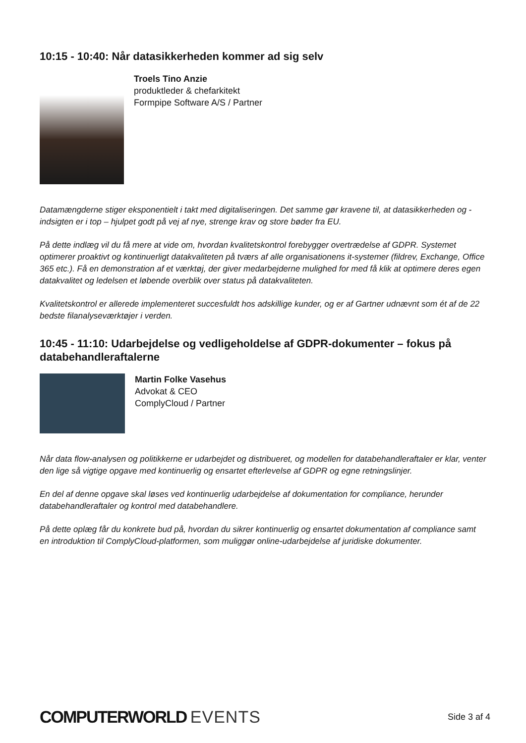10:15 - 10:40: Når datasikkerheden kommer ad sig selv
Troels Tino Anzie
produktleder & chefarkitekt
Formpipe Software A/S / Partner
Datamængderne stiger eksponentielt i takt med digitaliseringen. Det samme gør kravene til, at datasikkerheden og -indsigten er i top – hjulpet godt på vej af nye, strenge krav og store bøder fra EU.
På dette indlæg vil du få mere at vide om, hvordan kvalitetskontrol forebygger overtrædelse af GDPR. Systemet optimerer proaktivt og kontinuerligt datakvaliteten på tværs af alle organisationens it-systemer (fildrev, Exchange, Office 365 etc.). Få en demonstration af et værktøj, der giver medarbejderne mulighed for med få klik at optimere deres egen datakvalitet og ledelsen et løbende overblik over status på datakvaliteten.
Kvalitetskontrol er allerede implementeret succesfuldt hos adskillige kunder, og er af Gartner udnævnt som ét af de 22 bedste filanalyseværktøjer i verden.
10:45 - 11:10: Udarbejdelse og vedligeholdelse af GDPR-dokumenter – fokus på databehandleraftalerne
Martin Folke Vasehus
Advokat & CEO
ComplyCloud / Partner
Når data flow-analysen og politikkerne er udarbejdet og distribueret, og modellen for databehandleraftaler er klar, venter den lige så vigtige opgave med kontinuerlig og ensartet efterlevelse af GDPR og egne retningslinjer.
En del af denne opgave skal løses ved kontinuerlig udarbejdelse af dokumentation for compliance, herunder databehandleraftaler og kontrol med databehandlere.
På dette oplæg får du konkrete bud på, hvordan du sikrer kontinuerlig og ensartet dokumentation af compliance samt en introduktion til ComplyCloud-platformen, som muliggør online-udarbejdelse af juridiske dokumenter.
COMPUTERWORLD EVENTS
Side 3 af 4